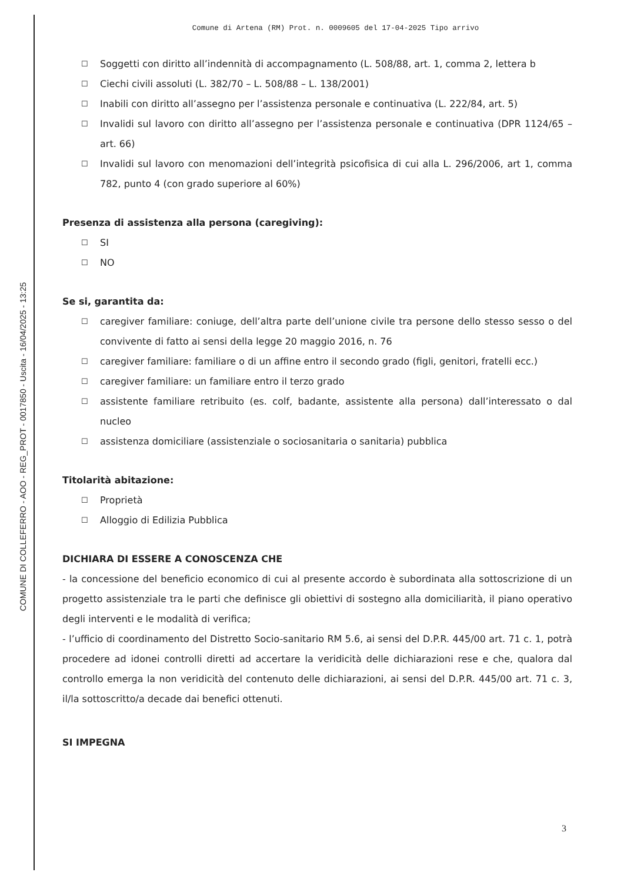COMUNE DI COLLEFERRO - AOO - REG_PROT - 0017850 - Uscita - 16/04/2025 - 13:25
Comune di Artena (RM) Prot. n. 0009605 del 17-04-2025 Tipo arrivo
☐
Soggetti con diritto all’indennità di accompagnamento (L. 508/88, art. 1, comma 2, lettera b
☐
Ciechi civili assoluti (L. 382/70 – L. 508/88 – L. 138/2001)
☐
Inabili con diritto all’assegno per l’assistenza personale e continuativa (L. 222/84, art. 5)
☐
Invalidi sul lavoro con diritto all’assegno per l’assistenza personale e continuativa (DPR 1124/65 – art. 66)
☐
Invalidi sul lavoro con menomazioni dell’integrità psicofisica di cui alla L. 296/2006, art 1, comma 782, punto 4 (con grado superiore al 60%)
Presenza di assistenza alla persona (caregiving):
☐
SI
☐
NO
Se si, garantita da:
☐
caregiver familiare: coniuge, dell’altra parte dell’unione civile tra persone dello stesso sesso o del convivente di fatto ai sensi della legge 20 maggio 2016, n. 76
☐
caregiver familiare: familiare o di un affine entro il secondo grado (figli, genitori, fratelli ecc.)
☐
caregiver familiare: un familiare entro il terzo grado
☐
assistente familiare retribuito (es. colf, badante, assistente alla persona) dall’interessato o dal nucleo
☐
assistenza domiciliare (assistenziale o sociosanitaria o sanitaria) pubblica
Titolarità abitazione:
☐
Proprietà
☐
Alloggio di Edilizia Pubblica
DICHIARA DI ESSERE A CONOSCENZA CHE
- la concessione del beneficio economico di cui al presente accordo è subordinata alla sottoscrizione di un progetto assistenziale tra le parti che definisce gli obiettivi di sostegno alla domiciliarità, il piano operativo degli interventi e le modalità di verifica;
- l’ufficio di coordinamento del Distretto Socio-sanitario RM 5.6, ai sensi del D.P.R. 445/00 art. 71 c. 1, potrà procedere ad idonei controlli diretti ad accertare la veridicità delle dichiarazioni rese e che, qualora dal controllo emerga la non veridicità del contenuto delle dichiarazioni, ai sensi del D.P.R. 445/00 art. 71 c. 3, il/la sottoscritto/a decade dai benefici ottenuti.
SI IMPEGNA
3